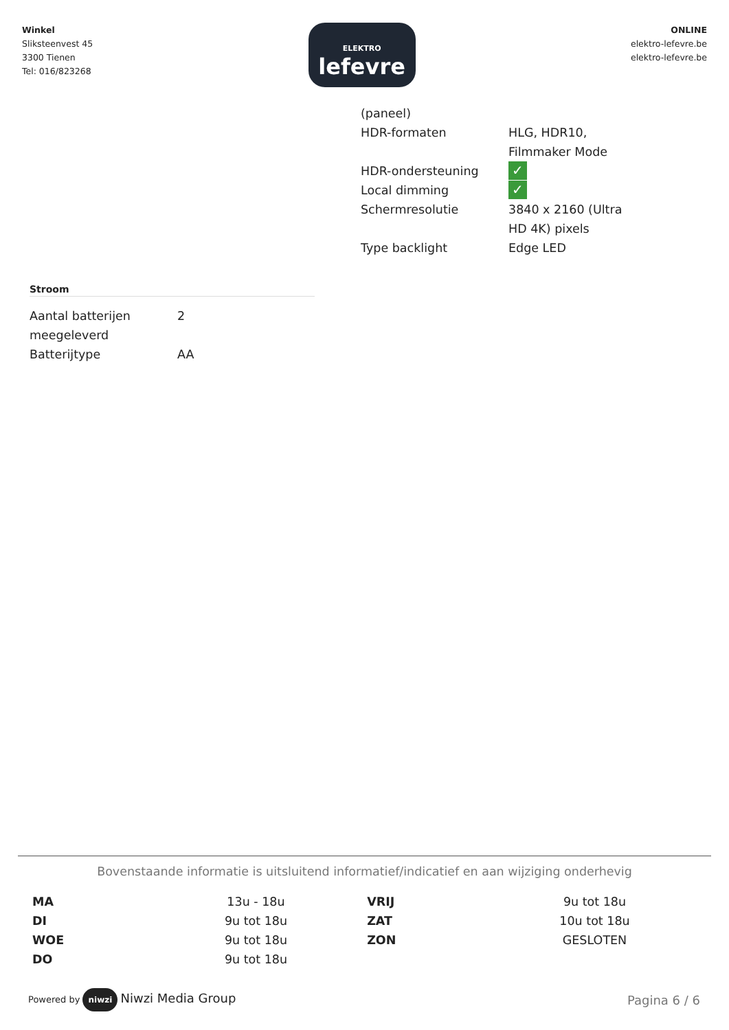Winkel
Sliksteenvest 45
3300 Tienen
Tel: 016/823268
ELEKTRO
lefevre
ONLINE
elektro-lefevre.be
elektro-lefevre.be
| (paneel) | |
| HDR-formaten | HLG, HDR10, Filmmaker Mode |
| HDR-ondersteuning | ✓ |
| Local dimming | ✓ |
| Schermresolutie | 3840 x 2160 (Ultra HD 4K) pixels |
| Type backlight | Edge LED |
Stroom
| Aantal batterijen meegeleverd | 2 |
| Batterijtype | AA |
Bovenstaande informatie is uitsluitend informatief/indicatief en aan wijziging onderhevig
| MA | 13u - 18u | VRIJ | 9u tot 18u |
| DI | 9u tot 18u | ZAT | 10u tot 18u |
| WOE | 9u tot 18u | ZON | GESLOTEN |
| DO | 9u tot 18u | | |
Powered by niwzi Niwzi Media Group
Pagina 6 / 6